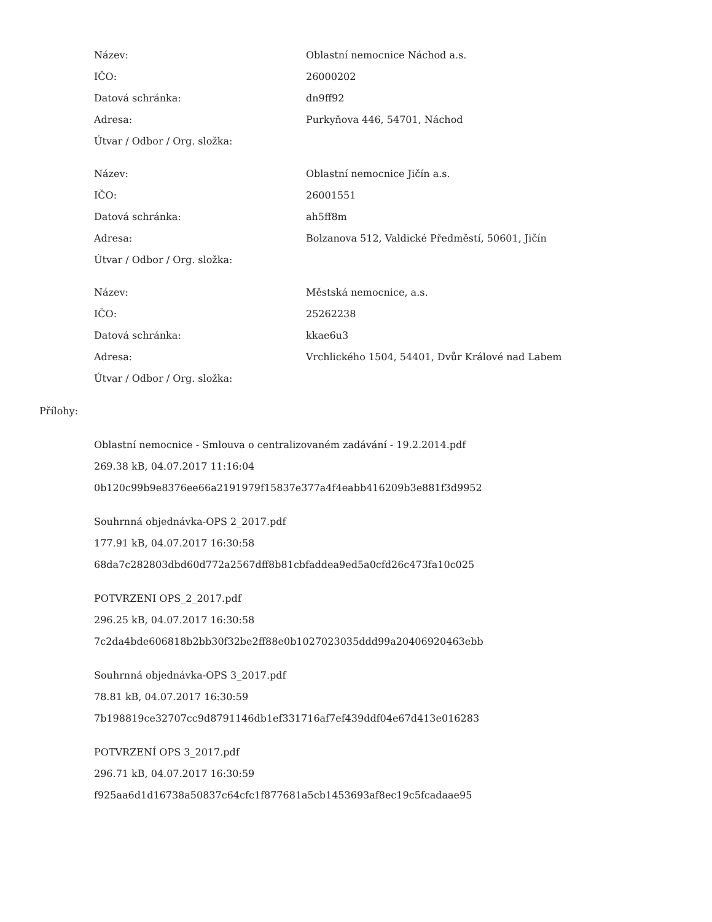| Název: | Oblastní nemocnice Náchod a.s. |
| IČO: | 26000202 |
| Datová schránka: | dn9ff92 |
| Adresa: | Purkyňova 446, 54701, Náchod |
| Útvar / Odbor / Org. složka: | |
| Název: | Oblastní nemocnice Jičín a.s. |
| IČO: | 26001551 |
| Datová schránka: | ah5ff8m |
| Adresa: | Bolzanova 512, Valdické Předměstí, 50601, Jičín |
| Útvar / Odbor / Org. složka: | |
| Název: | Městská nemocnice, a.s. |
| IČO: | 25262238 |
| Datová schránka: | kkae6u3 |
| Adresa: | Vrchlického 1504, 54401, Dvůr Králové nad Labem |
| Útvar / Odbor / Org. složka: | |
Přílohy:
Oblastní nemocnice - Smlouva o centralizovaném zadávání - 19.2.2014.pdf
269.38 kB, 04.07.2017 11:16:04
0b120c99b9e8376ee66a2191979f15837e377a4f4eabb416209b3e881f3d9952
Souhrnná objednávka-OPS 2_2017.pdf
177.91 kB, 04.07.2017 16:30:58
68da7c282803dbd60d772a2567dff8b81cbfaddea9ed5a0cfd26c473fa10c025
POTVRZENI OPS_2_2017.pdf
296.25 kB, 04.07.2017 16:30:58
7c2da4bde606818b2bb30f32be2ff88e0b1027023035ddd99a20406920463ebb
Souhrnná objednávka-OPS 3_2017.pdf
78.81 kB, 04.07.2017 16:30:59
7b198819ce32707cc9d8791146db1ef331716af7ef439ddf04e67d413e016283
POTVRZENÍ OPS 3_2017.pdf
296.71 kB, 04.07.2017 16:30:59
f925aa6d1d16738a50837c64cfc1f877681a5cb1453693af8ec19c5fcadaae95